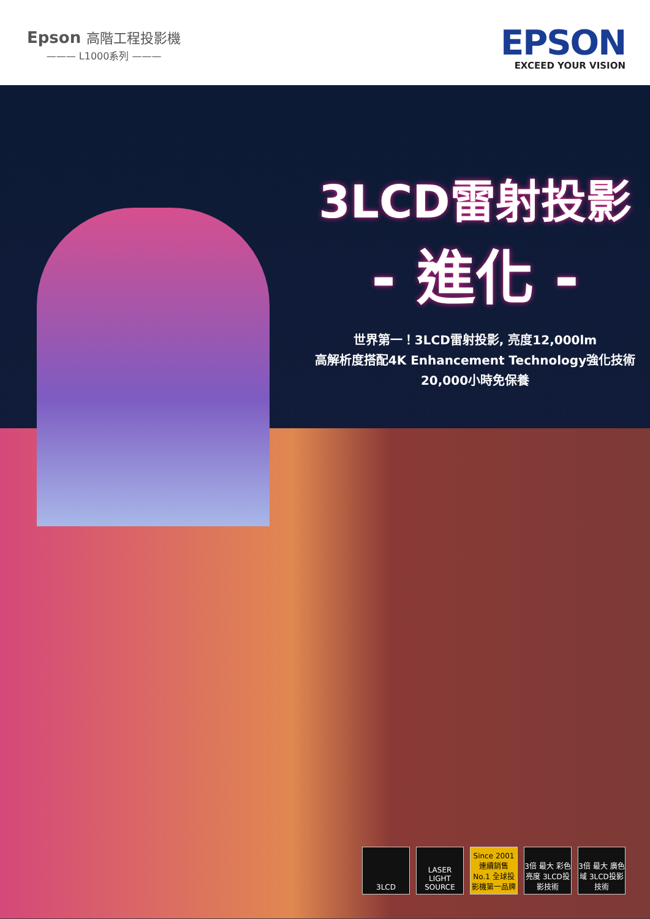Epson 高階工程投影機
——— L1000系列 ———
EPSON
EXCEED YOUR VISION
3LCD雷射投影
- 進化 -
世界第一！3LCD雷射投影, 亮度12,000lm
高解析度搭配4K Enhancement Technology強化技術
20,000小時免保養
3LCD LASER
LIGHT SOURCE
Since 2001 連續銷售 No.1 全球投影機第一品牌
3倍 最大 彩色亮度 3LCD投影技術
3倍 最大 廣色域 3LCD投影技術